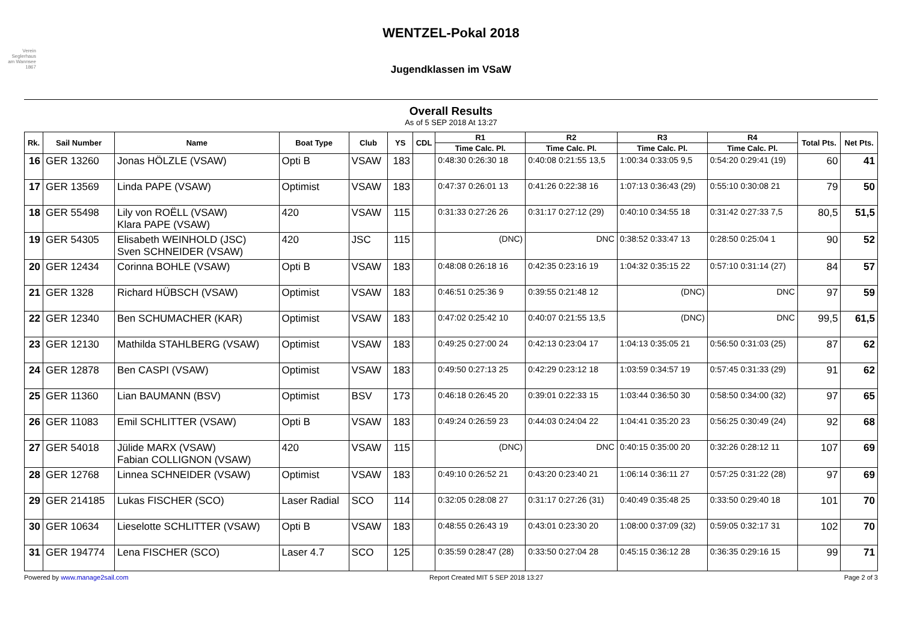Verein Seglerhaus am Wannsee 1867
WENTZEL-Pokal 2018
Jugendklassen im VSaW
Overall Results
As of 5 SEP 2018 At 13:27
| Rk. | Sail Number | Name | Boat Type | Club | YS | CDL | R1 | R2 | R3 | R4 | Total Pts. | Net Pts. |
| --- | --- | --- | --- | --- | --- | --- | --- | --- | --- | --- | --- | --- |
| | | | | | | | Time Calc. Pl. | Time Calc. Pl. | Time Calc. Pl. | Time Calc. Pl. | | |
| 16 | GER 13260 | Jonas HÖLZLE (VSAW) | Opti B | VSAW | 183 | | 0:48:30 0:26:30 18 | 0:40:08 0:21:55 13,5 | 1:00:34 0:33:05 9,5 | 0:54:20 0:29:41 (19) | 60 | 41 |
| 17 | GER 13569 | Linda PAPE (VSAW) | Optimist | VSAW | 183 | | 0:47:37 0:26:01 13 | 0:41:26 0:22:38 16 | 1:07:13 0:36:43 (29) | 0:55:10 0:30:08 21 | 79 | 50 |
| 18 | GER 55498 | Lily von ROËLL (VSAW) Klara PAPE (VSAW) | 420 | VSAW | 115 | | 0:31:33 0:27:26 26 | 0:31:17 0:27:12 (29) | 0:40:10 0:34:55 18 | 0:31:42 0:27:33 7,5 | 80,5 | 51,5 |
| 19 | GER 54305 | Elisabeth WEINHOLD (JSC) Sven SCHNEIDER (VSAW) | 420 | JSC | 115 | | (DNC) | DNC | 0:38:52 0:33:47 13 | 0:28:50 0:25:04 1 | 90 | 52 |
| 20 | GER 12434 | Corinna BOHLE (VSAW) | Opti B | VSAW | 183 | | 0:48:08 0:26:18 16 | 0:42:35 0:23:16 19 | 1:04:32 0:35:15 22 | 0:57:10 0:31:14 (27) | 84 | 57 |
| 21 | GER 1328 | Richard HÜBSCH (VSAW) | Optimist | VSAW | 183 | | 0:46:51 0:25:36 9 | 0:39:55 0:21:48 12 | (DNC) | DNC | 97 | 59 |
| 22 | GER 12340 | Ben SCHUMACHER (KAR) | Optimist | VSAW | 183 | | 0:47:02 0:25:42 10 | 0:40:07 0:21:55 13,5 | (DNC) | DNC | 99,5 | 61,5 |
| 23 | GER 12130 | Mathilda STAHLBERG (VSAW) | Optimist | VSAW | 183 | | 0:49:25 0:27:00 24 | 0:42:13 0:23:04 17 | 1:04:13 0:35:05 21 | 0:56:50 0:31:03 (25) | 87 | 62 |
| 24 | GER 12878 | Ben CASPI (VSAW) | Optimist | VSAW | 183 | | 0:49:50 0:27:13 25 | 0:42:29 0:23:12 18 | 1:03:59 0:34:57 19 | 0:57:45 0:31:33 (29) | 91 | 62 |
| 25 | GER 11360 | Lian BAUMANN (BSV) | Optimist | BSV | 173 | | 0:46:18 0:26:45 20 | 0:39:01 0:22:33 15 | 1:03:44 0:36:50 30 | 0:58:50 0:34:00 (32) | 97 | 65 |
| 26 | GER 11083 | Emil SCHLITTER (VSAW) | Opti B | VSAW | 183 | | 0:49:24 0:26:59 23 | 0:44:03 0:24:04 22 | 1:04:41 0:35:20 23 | 0:56:25 0:30:49 (24) | 92 | 68 |
| 27 | GER 54018 | Jülide MARX (VSAW) Fabian COLLIGNON (VSAW) | 420 | VSAW | 115 | | (DNC) | DNC | 0:40:15 0:35:00 20 | 0:32:26 0:28:12 11 | 107 | 69 |
| 28 | GER 12768 | Linnea SCHNEIDER (VSAW) | Optimist | VSAW | 183 | | 0:49:10 0:26:52 21 | 0:43:20 0:23:40 21 | 1:06:14 0:36:11 27 | 0:57:25 0:31:22 (28) | 97 | 69 |
| 29 | GER 214185 | Lukas FISCHER (SCO) | Laser Radial | SCO | 114 | | 0:32:05 0:28:08 27 | 0:31:17 0:27:26 (31) | 0:40:49 0:35:48 25 | 0:33:50 0:29:40 18 | 101 | 70 |
| 30 | GER 10634 | Lieselotte SCHLITTER (VSAW) | Opti B | VSAW | 183 | | 0:48:55 0:26:43 19 | 0:43:01 0:23:30 20 | 1:08:00 0:37:09 (32) | 0:59:05 0:32:17 31 | 102 | 70 |
| 31 | GER 194774 | Lena FISCHER (SCO) | Laser 4.7 | SCO | 125 | | 0:35:59 0:28:47 (28) | 0:33:50 0:27:04 28 | 0:45:15 0:36:12 28 | 0:36:35 0:29:16 15 | 99 | 71 |
Powered by www.manage2sail.com Report Created MIT 5 SEP 2018 13:27 Page 2 of 3